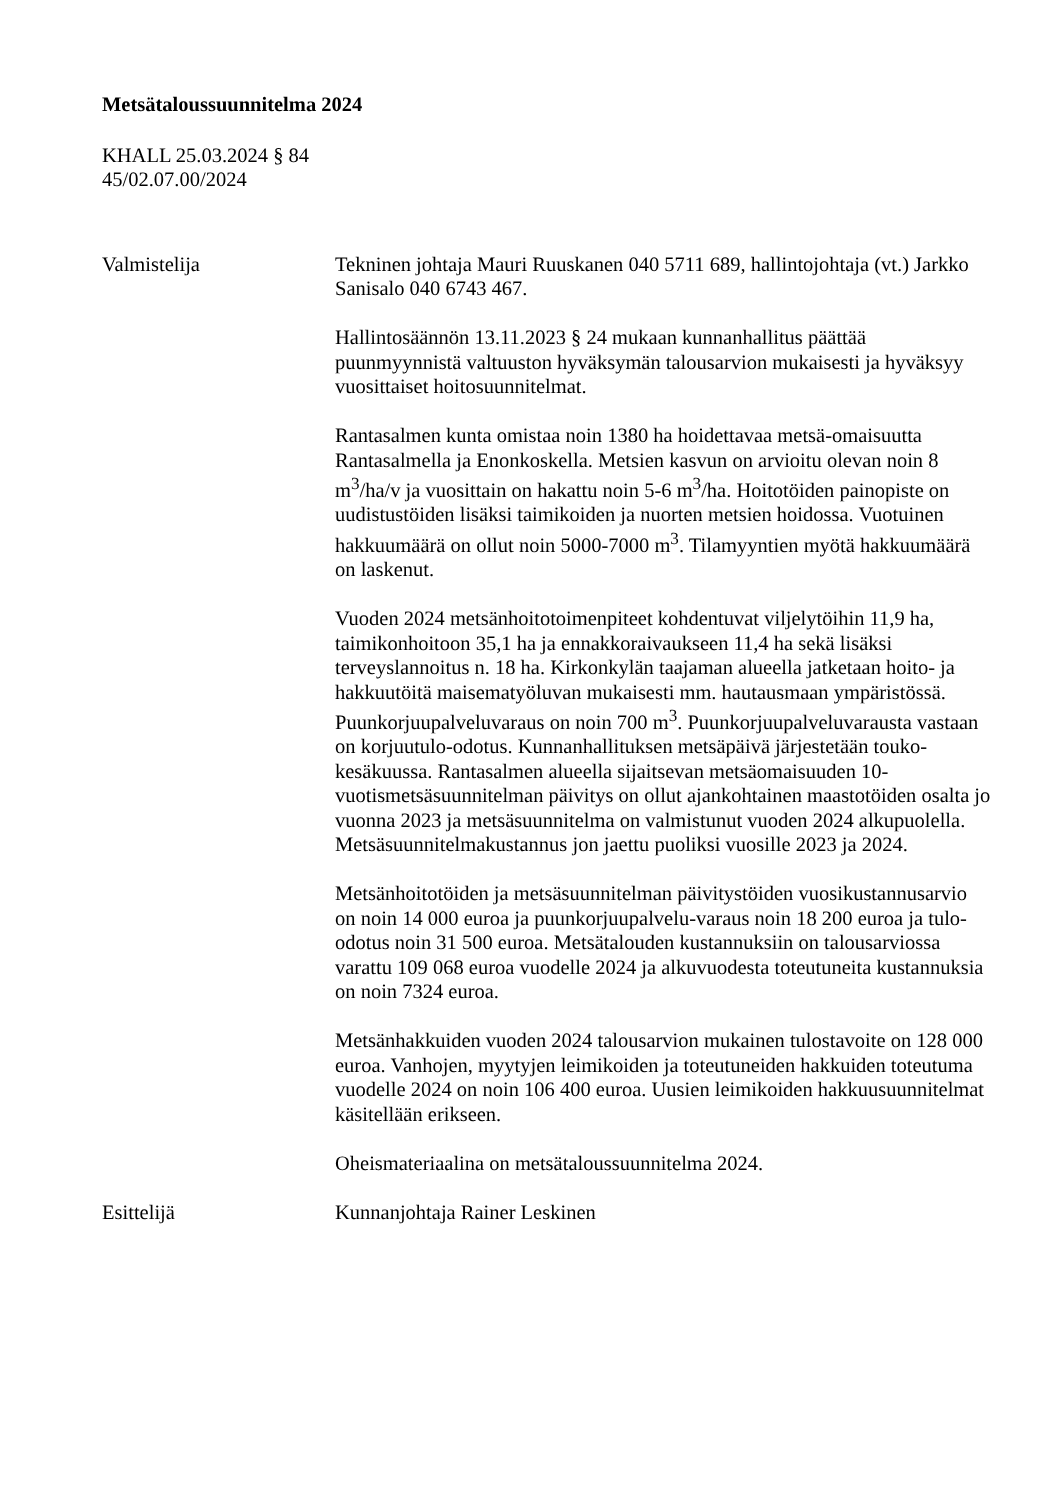Metsätaloussuunnitelma 2024
KHALL 25.03.2024 § 84
45/02.07.00/2024
Valmistelija Tekninen johtaja Mauri Ruuskanen 040 5711 689, hallintojohtaja (vt.) Jarkko Sanisalo 040 6743 467.
Hallintosäännön 13.11.2023 § 24 mukaan kunnanhallitus päättää puunmyynnistä valtuuston hyväksymän talousarvion mukaisesti ja hyväksyy vuosittaiset hoitosuunnitelmat.
Rantasalmen kunta omistaa noin 1380 ha hoidettavaa metsä-omaisuutta Rantasalmella ja Enonkoskella. Metsien kasvun on arvioitu olevan noin 8 m<sup>3</sup>/ha/v ja vuosittain on hakattu noin 5-6 m<sup>3</sup>/ha. Hoitotöiden painopiste on uudistustöiden lisäksi taimikoiden ja nuorten metsien hoidossa. Vuotuinen hakkuumäärä on ollut noin 5000-7000 m<sup>3</sup>. Tilamyyntien myötä hakkuumäärä on laskenut.
Vuoden 2024 metsänhoitotoimenpiteet kohdentuvat viljelytöihin 11,9 ha, taimikonhoitoon 35,1 ha ja ennakkoraivaukseen 11,4 ha sekä lisäksi terveyslannoitus n. 18 ha. Kirkonkylän taajaman alueella jatketaan hoito- ja hakkuutöitä maisematyöluvan mukaisesti mm. hautausmaan ympäristössä. Puunkorjuupalveluvaraus on noin 700 m<sup>3</sup>. Puunkorjuupalveluvarausta vastaan on korjuutulo-odotus. Kunnanhallituksen metsäpäivä järjestetään touko-kesäkuussa. Rantasalmen alueella sijaitsevan metsäomaisuuden 10-vuotismetsäsuunnitelman päivitys on ollut ajankohtainen maastotöiden osalta jo vuonna 2023 ja metsäsuunnitelma on valmistunut vuoden 2024 alkupuolella. Metsäsuunnitelmakustannus jon jaettu puoliksi vuosille 2023 ja 2024.
Metsänhoitotöiden ja metsäsuunnitelman päivitystöiden vuosikustannusarvio on noin 14 000 euroa ja puunkorjuupalvelu-varaus noin 18 200 euroa ja tulo-odotus noin 31 500 euroa. Metsätalouden kustannuksiin on talousarviossa varattu 109 068 euroa vuodelle 2024 ja alkuvuodesta toteutuneita kustannuksia on noin 7324 euroa.
Metsänhakkuiden vuoden 2024 talousarvion mukainen tulostavoite on 128 000 euroa. Vanhojen, myytyjen leimikoiden ja toteutuneiden hakkuiden toteutuma vuodelle 2024 on noin 106 400 euroa. Uusien leimikoiden hakkuusuunnitelmat käsitellään erikseen.
Oheismateriaalina on metsätaloussuunnitelma 2024.
Esittelijä Kunnanjohtaja Rainer Leskinen